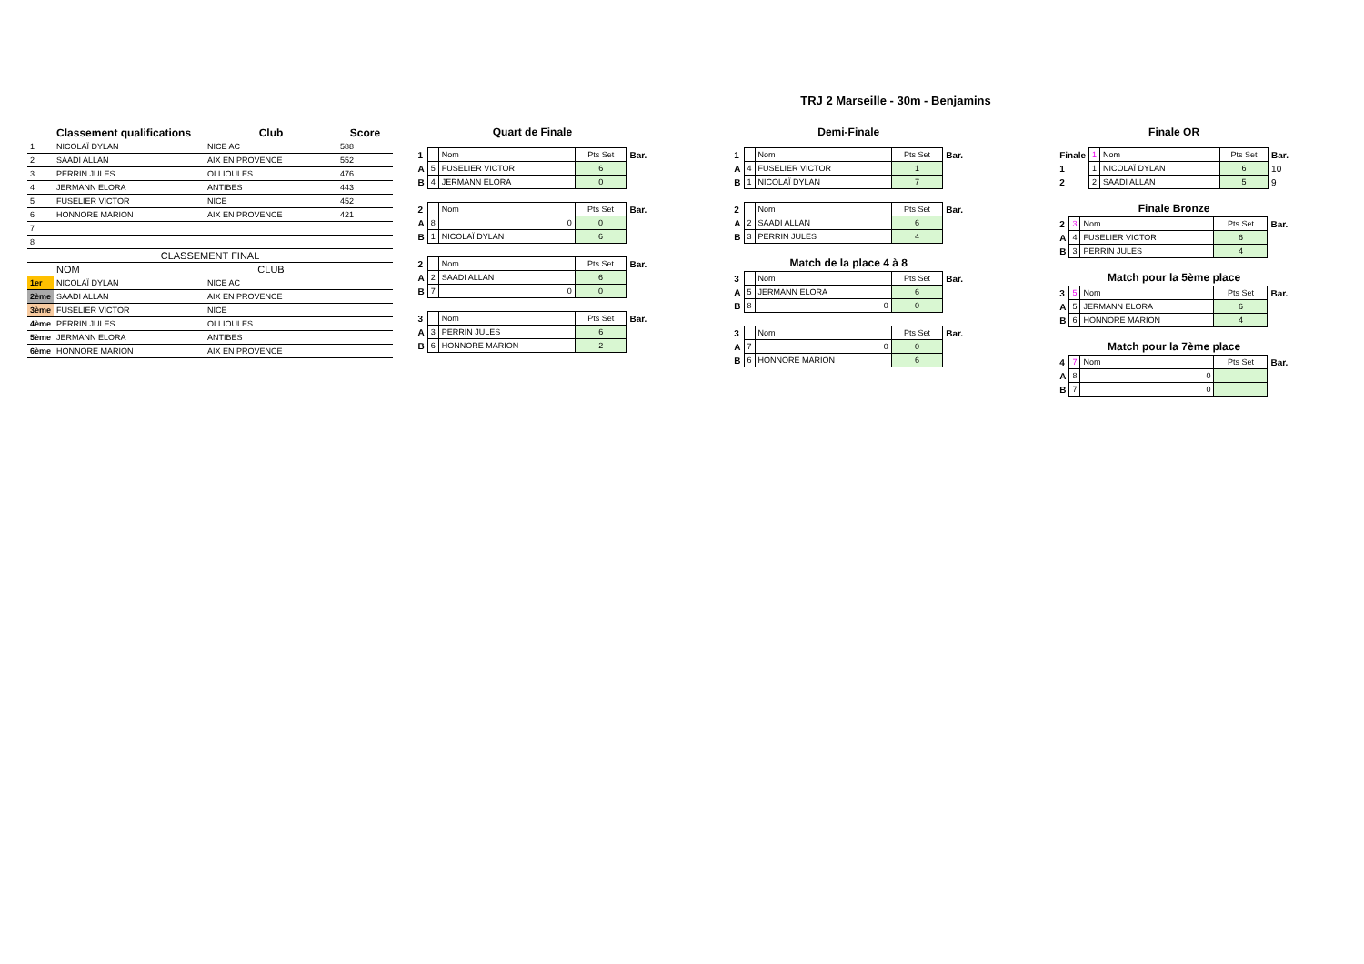TRJ 2 Marseille - 30m - Benjamins
| | Classement qualifications | Club | Score |
| --- | --- | --- | --- |
| 1 | NICOLAÏ DYLAN | NICE AC | 588 |
| 2 | SAADI ALLAN | AIX EN PROVENCE | 552 |
| 3 | PERRIN JULES | OLLIOULES | 476 |
| 4 | JERMANN ELORA | ANTIBES | 443 |
| 5 | FUSELIER VICTOR | NICE | 452 |
| 6 | HONNORE MARION | AIX EN PROVENCE | 421 |
| 7 | | | |
| 8 | | | |
| CLASSEMENT FINAL | | | |
| | NOM | CLUB | |
| 1er | NICOLAÏ DYLAN | NICE AC | |
| 2ème | SAADI ALLAN | AIX EN PROVENCE | |
| 3ème | FUSELIER VICTOR | NICE | |
| 4ème | PERRIN JULES | OLLIOULES | |
| 5ème | JERMANN ELORA | ANTIBES | |
| 6ème | HONNORE MARION | AIX EN PROVENCE | |
Quart de Finale
| 1 | | Nom | Pts Set | Bar. |
| A | 5 | FUSELIER VICTOR | 6 | |
| B | 4 | JERMANN ELORA | 0 | |
| 2 | | Nom | Pts Set | Bar. |
| A | 8 | 0 | 0 | |
| B | 1 | NICOLAÏ DYLAN | 6 | |
| 2 | | Nom | Pts Set | Bar. |
| A | 2 | SAADI ALLAN | 6 | |
| B | 7 | 0 | 0 | |
| 3 | | Nom | Pts Set | Bar. |
| A | 3 | PERRIN JULES | 6 | |
| B | 6 | HONNORE MARION | 2 | |
Demi-Finale
| 1 | | Nom | Pts Set | Bar. |
| A | 4 | FUSELIER VICTOR | 1 | |
| B | 1 | NICOLAÏ DYLAN | 7 | |
| 2 | | Nom | Pts Set | Bar. |
| A | 2 | SAADI ALLAN | 6 | |
| B | 3 | PERRIN JULES | 4 | |
Match de la place 4 à 8
| 3 | | Nom | Pts Set | Bar. |
| A | 5 | JERMANN ELORA | 6 | |
| B | 8 | 0 | 0 | |
| 3 | | Nom | Pts Set | Bar. |
| A | 7 | 0 | 0 | |
| B | 6 | HONNORE MARION | 6 | |
Finale OR
| Finale | 1 | Nom | Pts Set | Bar. |
| 1 | 1 | NICOLAÏ DYLAN | 6 | 10 |
| 2 | 2 | SAADI ALLAN | 5 | 9 |
Finale Bronze
| 2 | 3 | Nom | Pts Set | Bar. |
| A | 4 | FUSELIER VICTOR | 6 | |
| B | 3 | PERRIN JULES | 4 | |
Match pour la 5ème place
| 3 | 5 | Nom | Pts Set | Bar. |
| A | 5 | JERMANN ELORA | 6 | |
| B | 6 | HONNORE MARION | 4 | |
Match pour la 7ème place
| 4 | 7 | Nom | Pts Set | Bar. |
| A | 8 | 0 | | |
| B | 7 | 0 | | |